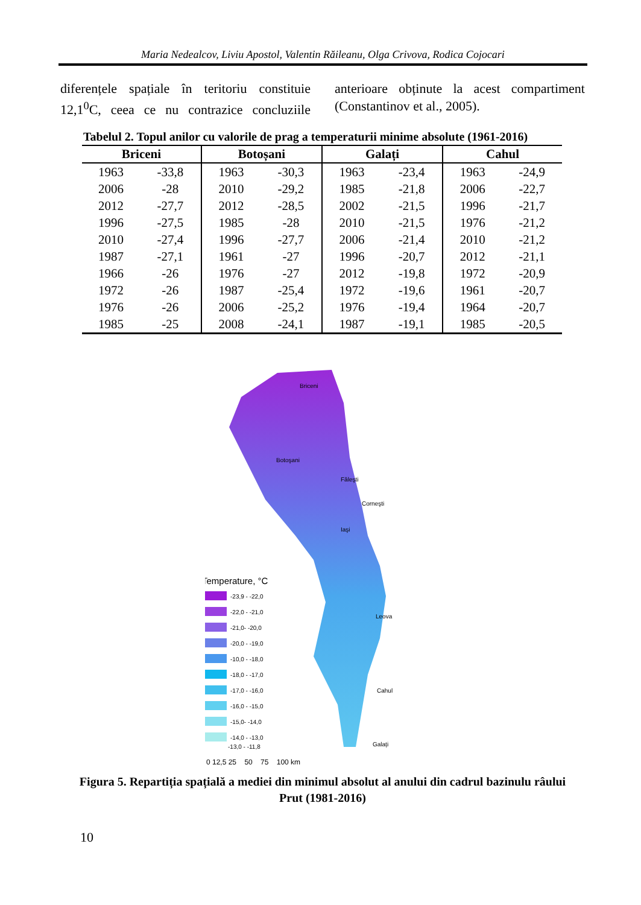Maria Nedealcov, Liviu Apostol, Valentin Răileanu, Olga Crivova, Rodica Cojocari
diferențele spațiale în teritoriu constituie 12,1<sup>0</sup>C, ceea ce nu contrazice concluziile anterioare obținute la acest compartiment (Constantinov et al., 2005).
Tabelul 2. Topul anilor cu valorile de prag a temperaturii minime absolute (1961-2016)
| Briceni | | Botoșani | | Galați | | Cahul | |
| --- | --- | --- | --- | --- | --- | --- | --- |
| 1963 | -33,8 | 1963 | -30,3 | 1963 | -23,4 | 1963 | -24,9 |
| 2006 | -28 | 2010 | -29,2 | 1985 | -21,8 | 2006 | -22,7 |
| 2012 | -27,7 | 2012 | -28,5 | 2002 | -21,5 | 1996 | -21,7 |
| 1996 | -27,5 | 1985 | -28 | 2010 | -21,5 | 1976 | -21,2 |
| 2010 | -27,4 | 1996 | -27,7 | 2006 | -21,4 | 2010 | -21,2 |
| 1987 | -27,1 | 1961 | -27 | 1996 | -20,7 | 2012 | -21,1 |
| 1966 | -26 | 1976 | -27 | 2012 | -19,8 | 1972 | -20,9 |
| 1972 | -26 | 1987 | -25,4 | 1972 | -19,6 | 1961 | -20,7 |
| 1976 | -26 | 2006 | -25,2 | 1976 | -19,4 | 1964 | -20,7 |
| 1985 | -25 | 2008 | -24,1 | 1987 | -19,1 | 1985 | -20,5 |
Briceni
Botoşani
Făleşti
Corneşti
Iaşi
Leova
Cahul
Galați
Temperature, °C
-23,9 - -22,0
-22,0 - -21,0
-21,0- -20,0
-20,0 - -19,0
-10,0 - -18,0
-18,0 - -17,0
-17,0 - -16,0
-16,0 - -15,0
-15,0- -14,0
-14,0 - -13,0
-13,0 - -11,8
0 12,5 25 50 75 100 km
Figura 5. Repartiția spațială a mediei din minimul absolut al anului din cadrul bazinulu râului Prut (1981-2016)
10